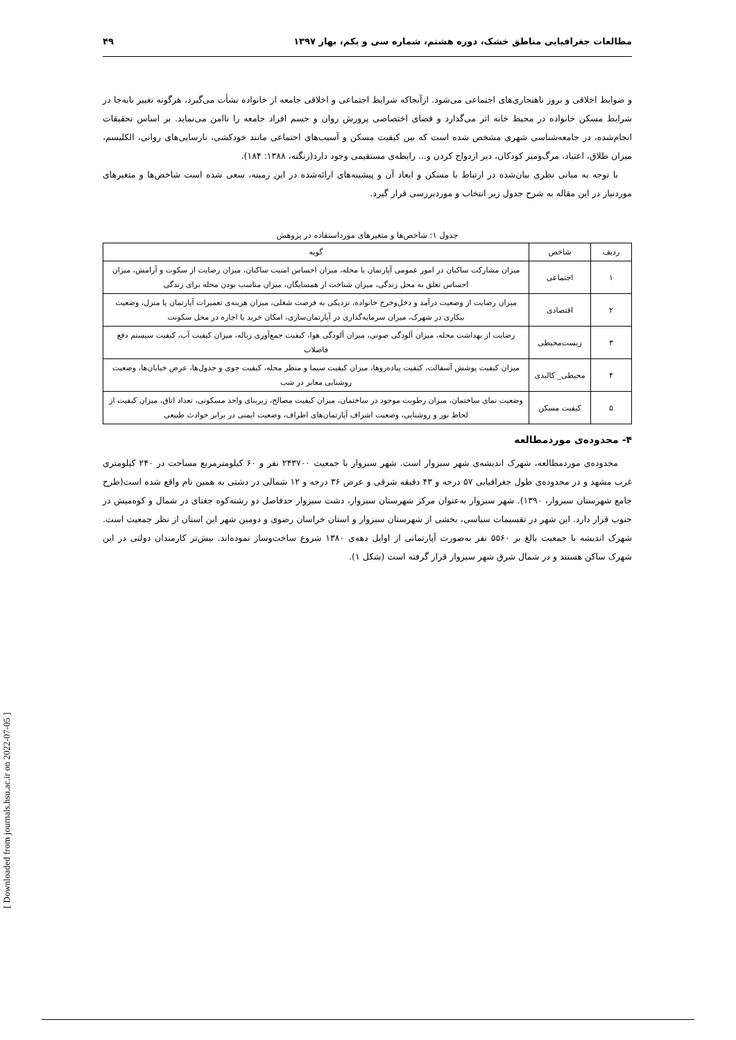مطالعات جغرافیایی مناطق خشک، دوره هشتم، شماره سی و یکم، بهار ۱۳۹۷ ۴۹
و ضوابط اخلاقی و بروز ناهنجاری‌های اجتماعی می‌شود. ازآنجاکه شرایط اجتماعی و اخلاقی جامعه از خانواده نشأت می‌گیرد، هرگونه تغییر نابه‌جا در شرایط مسکن خانواده در محیط خانه اثر می‌گذارد و فضای اختصاصی پرورش روان و جسم افراد جامعه را ناامن می‌نماید. بر اساس تحقیقات انجام‌شده، در جامعه‌شناسی شهری مشخص شده است که بین کیفیت مسکن و آسیب‌های اجتماعی مانند خودکشی، نارسایی‌های روانی، الکلیسم، میزان طلاق، اعتیاد، مرگ‌ومیر کودکان، دیر ازدواج کردن و... رابطه‌ی مستقیمی وجود دارد(زنگنه، ۱۳۸۸: ۱۸۴).
با توجه به مبانی نظری بیان‌شده در ارتباط با مسکن و ابعاد آن و پیشینه‌های ارائه‌شده در این زمینه، سعی شده است شاخص‌ها و متغیرهای موردنیاز در این مقاله به شرح جدول زیر انتخاب و موردبررسی قرار گیرد.
جدول ۱: شاخص‌ها و متغیرهای مورداستفاده در پژوهش
| ردیف | شاخص | گویه |
| --- | --- | --- |
| ۱ | اجتماعی | میزان مشارکت ساکنان در امور عمومی آپارتمان یا محله، میزان احساس امنیت ساکنان، میزان رضایت از سکوت و آرامش، میزان احساس تعلق به محل زندگی، میزان شناخت از همسایگان، میزان مناسب بودن محله برای زندگی |
| ۲ | اقتصادی | میزان رضایت از وضعیت درآمد و دخل‌وخرج خانواده، نزدیکی به فرصت شغلی، میزان هزینه‌ی تعمیرات آپارتمان یا منزل، وضعیت بیکاری در شهرک، میزان سرمایه‌گذاری در آپارتمان‌سازی، امکان خرید یا اجاره در محل سکونت |
| ۳ | زیست‌محیطی | رضایت از بهداشت محله، میزان آلودگی صوتی، میزان آلودگی هوا، کیفیت جمع‌آوری زباله، میزان کیفیت آب، کیفیت سیستم دفع فاضلاب |
| ۴ | محیطی_ کالبدی | میزان کیفیت پوشش آسفالت، کیفیت پیاده‌روها، میزان کیفیت سیما و منظر محله، کیفیت جوی و جدول‌ها، عرض خیابان‌ها، وضعیت روشنایی معابر در شب |
| ۵ | کیفیت مسکن | وضعیت نمای ساختمان، میزان رطوبت موجود در ساختمان، میزان کیفیت مصالح، زیربنای واحد مسکونی، تعداد اتاق، میزان کیفیت از لحاظ نور و روشنایی، وضعیت اشراف آپارتمان‌های اطراف، وضعیت ایمنی در برابر حوادث طبیعی |
۴- محدوده‌ی موردمطالعه
محدوده‌ی موردمطالعه، شهرک اندیشه‌ی شهر سبزوار است. شهر سبزوار با جمعیت ۲۴۳۷۰۰ نفر و ۶۰ کیلومترمربع مساحت در ۲۴۰ کیلومتری غرب مشهد و در محدوده‌ی طول جغرافیایی ۵۷ درجه و ۴۳ دقیقه شرقی و عرض ۳۶ درجه و ۱۲ شمالی در دشتی به همین نام واقع شده است(طرح جامع شهرستان سبزوار، ۱۳۹۰). شهر سبزوار به‌عنوان مرکز شهرستان سبزوار، دشت سبزوار حدفاصل دو رشته‌کوه جغتای در شمال و کوه‌میش در جنوب قرار دارد. این شهر در تقسیمات سیاسی، بخشی از شهرستان سبزوار و استان خراسان رضوی و دومین شهر این استان از نظر جمعیت است. شهرک اندیشه با جمعیت بالغ بر ۵۵۶۰ نفر به‌صورت آپارتمانی از اوایل دهه‌ی ۱۳۸۰ شروع ساخت‌وساز نموده‌اند. بیش‌تر کارمندان دولتی در این شهرک ساکن هستند و در شمال شرق شهر سبزوار قرار گرفته است (شکل ۱).
[ Downloaded from journals.hsu.ac.ir on 2022-07-05 ]